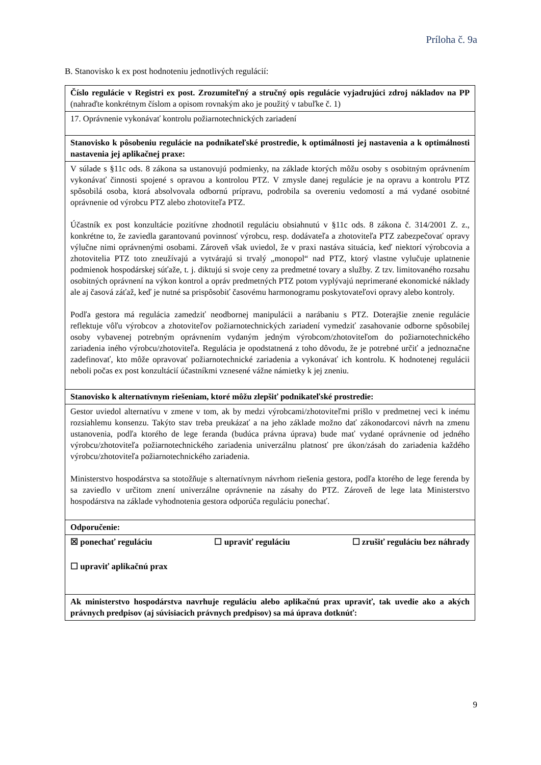Príloha č. 9a
B. Stanovisko k ex post hodnoteniu jednotlivých regulácií:
| Číslo regulácie v Registri ex post. Zrozumiteľný a stručný opis regulácie vyjadrujúci zdroj nákladov na PP (nahraďte konkrétnym číslom a opisom rovnakým ako je použitý v tabuľke č. 1) |
| 17. Oprávnenie vykonávať kontrolu požiarnotechnických zariadení |
| Stanovisko k pôsobeniu regulácie na podnikateľské prostredie, k optimálnosti jej nastavenia a k optimálnosti nastavenia jej aplikačnej praxe: |
| V súlade s §11c ods. 8 zákona sa ustanovujú podmienky, na základe ktorých môžu osoby s osobitným oprávnením vykonávať činnosti spojené s opravou a kontrolou PTZ. V zmysle danej regulácie je na opravu a kontrolu PTZ spôsobilá osoba, ktorá absolvovala odbornú prípravu, podrobila sa overeniu vedomostí a má vydané osobitné oprávnenie od výrobcu PTZ alebo zhotoviteľa PTZ. Účastník ex post konzultácie pozitívne zhodnotil reguláciu obsiahnutú v §11c ods. 8 zákona č. 314/2001 Z. z., konkrétne to, že zaviedla garantovanú povinnosť výrobcu, resp. dodávateľa a zhotoviteľa PTZ zabezpečovať opravy výlučne nimi oprávnenými osobami. Zároveň však uviedol, že v praxi nastáva situácia, keď niektorí výrobcovia a zhotovitelia PTZ toto zneužívajú a vytvárajú si trvalý „monopol“ nad PTZ, ktorý vlastne vylučuje uplatnenie podmienok hospodárskej súťaže, t. j. diktujú si svoje ceny za predmetné tovary a služby. Z tzv. limitovaného rozsahu osobitných oprávnení na výkon kontrol a opráv predmetných PTZ potom vyplývajú neprimerané ekonomické náklady ale aj časová záťaž, keď je nutné sa prispôsobiť časovému harmonogramu poskytovateľovi opravy alebo kontroly. Podľa gestora má regulácia zamedziť neodbornej manipulácii a narábaniu s PTZ. Doterajšie znenie regulácie reflektuje vôľu výrobcov a zhotoviteľov požiarnotechnických zariadení vymedziť zasahovanie odborne spôsobilej osoby vybavenej potrebným oprávnením vydaným jedným výrobcom/zhotoviteľom do požiarnotechnického zariadenia iného výrobcu/zhotoviteľa. Regulácia je opodstatnená z toho dôvodu, že je potrebné určiť a jednoznačne zadefinovať, kto môže opravovať požiarnotechnické zariadenia a vykonávať ich kontrolu. K hodnotenej regulácii neboli počas ex post konzultácií účastníkmi vznesené vážne námietky k jej zneniu. |
| Stanovisko k alternatívnym riešeniam, ktoré môžu zlepšiť podnikateľské prostredie: |
| Gestor uviedol alternatívu v zmene v tom, ak by medzi výrobcami/zhotoviteľmi prišlo v predmetnej veci k inému rozsiahlemu konsenzu. Takýto stav treba preukázať a na jeho základe možno dať zákonodarcovi návrh na zmenu ustanovenia, podľa ktorého de lege feranda (budúca právna úprava) bude mať vydané oprávnenie od jedného výrobcu/zhotoviteľa požiarnotechnického zariadenia univerzálnu platnosť pre úkon/zásah do zariadenia každého výrobcu/zhotoviteľa požiarnotechnického zariadenia. Ministerstvo hospodárstva sa stotožňuje s alternatívnym návrhom riešenia gestora, podľa ktorého de lege ferenda by sa zaviedlo v určitom znení univerzálne oprávnenie na zásahy do PTZ. Zároveň de lege lata Ministerstvo hospodárstva na základe vyhodnotenia gestora odporúča reguláciu ponechať. |
| Odporučenie: |
| ☒ ponechať reguláciu ☐ upraviť reguláciu ☐ zrušiť reguláciu bez náhrady ☐ upraviť aplikačnú prax |
| Ak ministerstvo hospodárstva navrhuje reguláciu alebo aplikačnú prax upraviť, tak uvedie ako a akých právnych predpisov (aj súvisiacich právnych predpisov) sa má úprava dotknúť: |
9